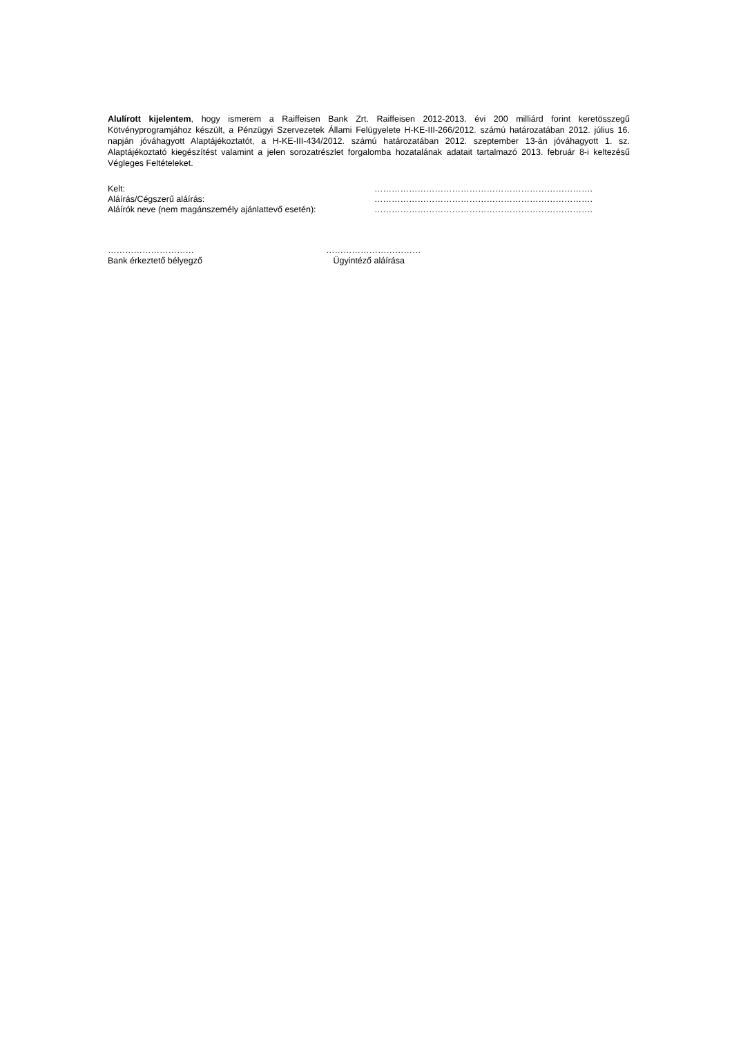Alulírott kijelentem, hogy ismerem a Raiffeisen Bank Zrt. Raiffeisen 2012-2013. évi 200 milliárd forint keretösszegű Kötvényprogramjához készült, a Pénzügyi Szervezetek Állami Felügyelete H-KE-III-266/2012. számú határozatában 2012. július 16. napján jóváhagyott Alaptájékoztatót, a H-KE-III-434/2012. számú határozatában 2012. szeptember 13-án jóváhagyott 1. sz. Alaptájékoztató kiegészítést valamint a jelen sorozatrészlet forgalomba hozatalának adatait tartalmazó 2013. február 8-i keltezésű Végleges Feltételeket.
| Kelt: | …………………………………………………………………. |
| Aláírás/Cégszerű aláírás: | …………………………………………………………………. |
| Aláírók neve (nem magánszemély ajánlattevő esetén): | …………………………………………………………………. |
…………………………
Bank érkeztető bélyegző
……………………………
Ügyintéző aláírása